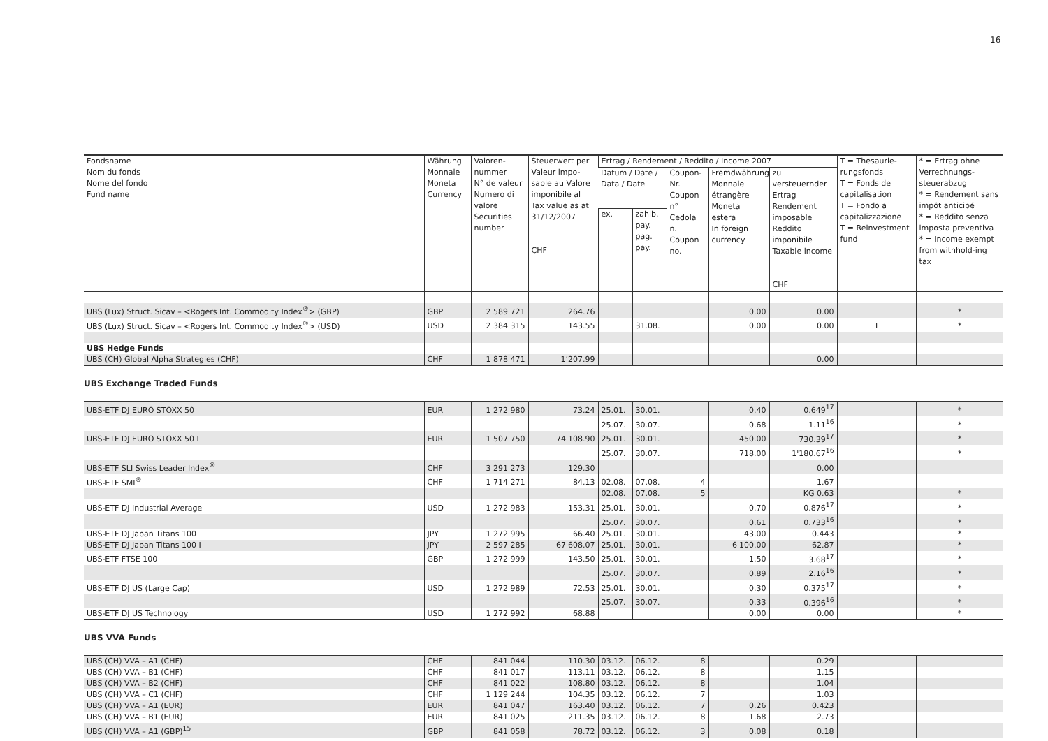16
| Fondsname Nom du fonds Nome del fondo Fund name | Währung Monnaie Moneta Currency | Valoren- nummer N° de valeur Numero di valore Securities number | Steuerwert per Valeur impo-sable au Valore imponibile al Tax value as at 31/12/2007 CHF | Ertrag / Rendement / Reddito / Income 2007 | | | | | T = Thesaurie-rungsfonds T = Fonds de capitalisation T = Fondo a capitalizzazione T = Reinvestment fund | * = Ertrag ohne Verrechnungs-steuerabzug * = Rendement sans impôt anticipé * = Reddito senza imposta preventiva * = Income exempt from withhold-ing tax |
| --- | --- | --- | --- | --- | --- | --- | --- | --- | --- | --- |
| | | | | Datum / Date / Data / Date | | Coupon-Nr. Coupon n° Cedola n. Coupon no. | Fremdwährung Monnaie étrangère Moneta estera In foreign currency | zu versteuernder Ertrag Rendement imposable Reddito imponibile Taxable income CHF | | |
| | | | | ex. | zahlb. pay. pag. pay. | | | | | |
| UBS (Lux) Struct. Sicav – <Rogers Int. Commodity Index<sup>®</sup>> (GBP) | GBP | 2 589 721 | 264.76 | | | | 0.00 | 0.00 | | * |
| UBS (Lux) Struct. Sicav – <Rogers Int. Commodity Index<sup>®</sup>> (USD) | USD | 2 384 315 | 143.55 | | 31.08. | | 0.00 | 0.00 | T | * |
| UBS Hedge Funds | | | | | | | | | | |
| UBS (CH) Global Alpha Strategies (CHF) | CHF | 1 878 471 | 1’207.99 | | | | | 0.00 | | |
UBS Exchange Traded Funds
| UBS-ETF DJ EURO STOXX 50 | EUR | 1 272 980 | 73.24 | 25.01. | 30.01. | | 0.40 | 0.649<sup>17</sup> | | * |
| | | | | 25.07. | 30.07. | | 0.68 | 1.11<sup>16</sup> | | * |
| UBS-ETF DJ EURO STOXX 50 I | EUR | 1 507 750 | 74'108.90 | 25.01. | 30.01. | | 450.00 | 730.39<sup>17</sup> | | * |
| | | | | 25.07. | 30.07. | | 718.00 | 1'180.67<sup>16</sup> | | * |
| UBS-ETF SLI Swiss Leader Index<sup>®</sup> | CHF | 3 291 273 | 129.30 | | | | | 0.00 | | |
| UBS-ETF SMI<sup>®</sup> | CHF | 1 714 271 | 84.13 | 02.08. | 07.08. | 4 | | 1.67 | | |
| | | | | 02.08. | 07.08. | 5 | | KG 0.63 | | * |
| UBS-ETF DJ Industrial Average | USD | 1 272 983 | 153.31 | 25.01. | 30.01. | | 0.70 | 0.876<sup>17</sup> | | * |
| | | | | 25.07. | 30.07. | | 0.61 | 0.733<sup>16</sup> | | * |
| UBS-ETF DJ Japan Titans 100 | JPY | 1 272 995 | 66.40 | 25.01. | 30.01. | | 43.00 | 0.443 | | * |
| UBS-ETF DJ Japan Titans 100 I | JPY | 2 597 285 | 67'608.07 | 25.01. | 30.01. | | 6'100.00 | 62.87 | | * |
| UBS-ETF FTSE 100 | GBP | 1 272 999 | 143.50 | 25.01. | 30.01. | | 1.50 | 3.68<sup>17</sup> | | * |
| | | | | 25.07. | 30.07. | | 0.89 | 2.16<sup>16</sup> | | * |
| UBS-ETF DJ US (Large Cap) | USD | 1 272 989 | 72.53 | 25.01. | 30.01. | | 0.30 | 0.375<sup>17</sup> | | * |
| | | | | 25.07. | 30.07. | | 0.33 | 0.396<sup>16</sup> | | * |
| UBS-ETF DJ US Technology | USD | 1 272 992 | 68.88 | | | | 0.00 | 0.00 | | * |
UBS VVA Funds
| UBS (CH) VVA – A1 (CHF) | CHF | 841 044 | 110.30 | 03.12. | 06.12. | 8 | | 0.29 | | |
| UBS (CH) VVA – B1 (CHF) | CHF | 841 017 | 113.11 | 03.12. | 06.12. | 8 | | 1.15 | | |
| UBS (CH) VVA – B2 (CHF) | CHF | 841 022 | 108.80 | 03.12. | 06.12. | 8 | | 1.04 | | |
| UBS (CH) VVA – C1 (CHF) | CHF | 1 129 244 | 104.35 | 03.12. | 06.12. | 7 | | 1.03 | | |
| UBS (CH) VVA – A1 (EUR) | EUR | 841 047 | 163.40 | 03.12. | 06.12. | 7 | 0.26 | 0.423 | | |
| UBS (CH) VVA – B1 (EUR) | EUR | 841 025 | 211.35 | 03.12. | 06.12. | 8 | 1.68 | 2.73 | | |
| UBS (CH) VVA – A1 (GBP)<sup>15</sup> | GBP | 841 058 | 78.72 | 03.12. | 06.12. | 3 | 0.08 | 0.18 | | |